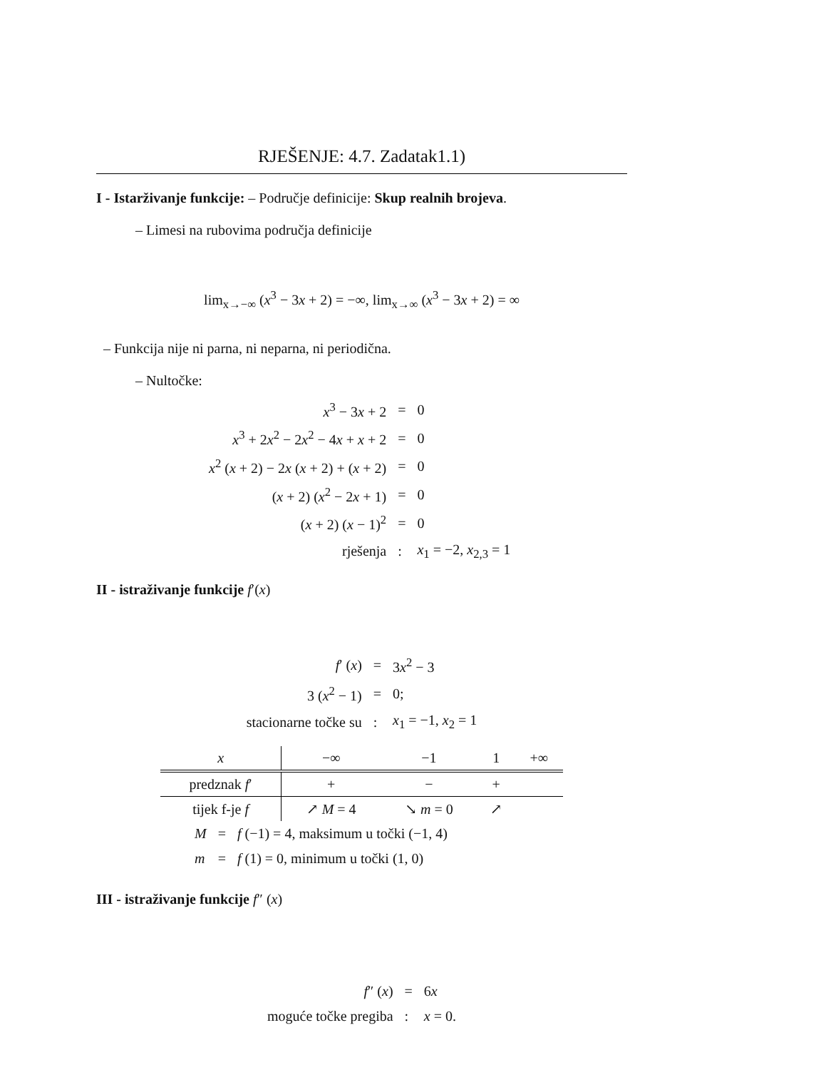RJEŠENJE: 4.7. Zadatak1.1)
I - Istarživanje funkcije: – Područje definicije: Skup realnih brojeva.
– Limesi na rubovima područja definicije
lim<sub>x→−∞</sub> (x<sup>3</sup> − 3x + 2) = −∞, lim<sub>x→∞</sub> (x<sup>3</sup> − 3x + 2) = ∞
– Funkcija nije ni parna, ni neparna, ni periodična.
– Nultočke:
| x<sup>3</sup> − 3 x + 2 | = | 0 |
| x<sup>3</sup> + 2 x<sup>2</sup> − 2 x<sup>2</sup> − 4 x + x + 2 | = | 0 |
| x<sup>2</sup> ( x + 2) − 2 x ( x + 2) + ( x + 2) | = | 0 |
| ( x + 2) ( x<sup>2</sup> − 2 x + 1) | = | 0 |
| ( x + 2) ( x − 1)<sup>2</sup> | = | 0 |
| rješenja | : | x<sub>1</sub> = −2, x<sub>2,3</sub> = 1 |
II - istraživanje funkcije f′(x)
| f ′ ( x ) | = | 3 x<sup>2</sup> − 3 |
| 3 ( x<sup>2</sup> − 1) | = | 0; |
| stacionarne točke su | : | x<sub>1</sub> = −1, x<sub>2</sub> = 1 |
| x | −∞ | −1 | 1 | +∞ |
| --- | --- | --- | --- | --- |
| predznak f ′ | + | − | + | |
| tijek f-je f | ↗ M = 4 | ↘ m = 0 | ↗ | |
| M | = | f (−1) = 4, maksimum u točki (−1, 4) |
| m | = | f (1) = 0, minimum u točki (1, 0) |
III - istraživanje funkcije f″ (x)
| f ″ ( x ) | = | 6 x |
| moguće točke pregiba | : | x = 0. |